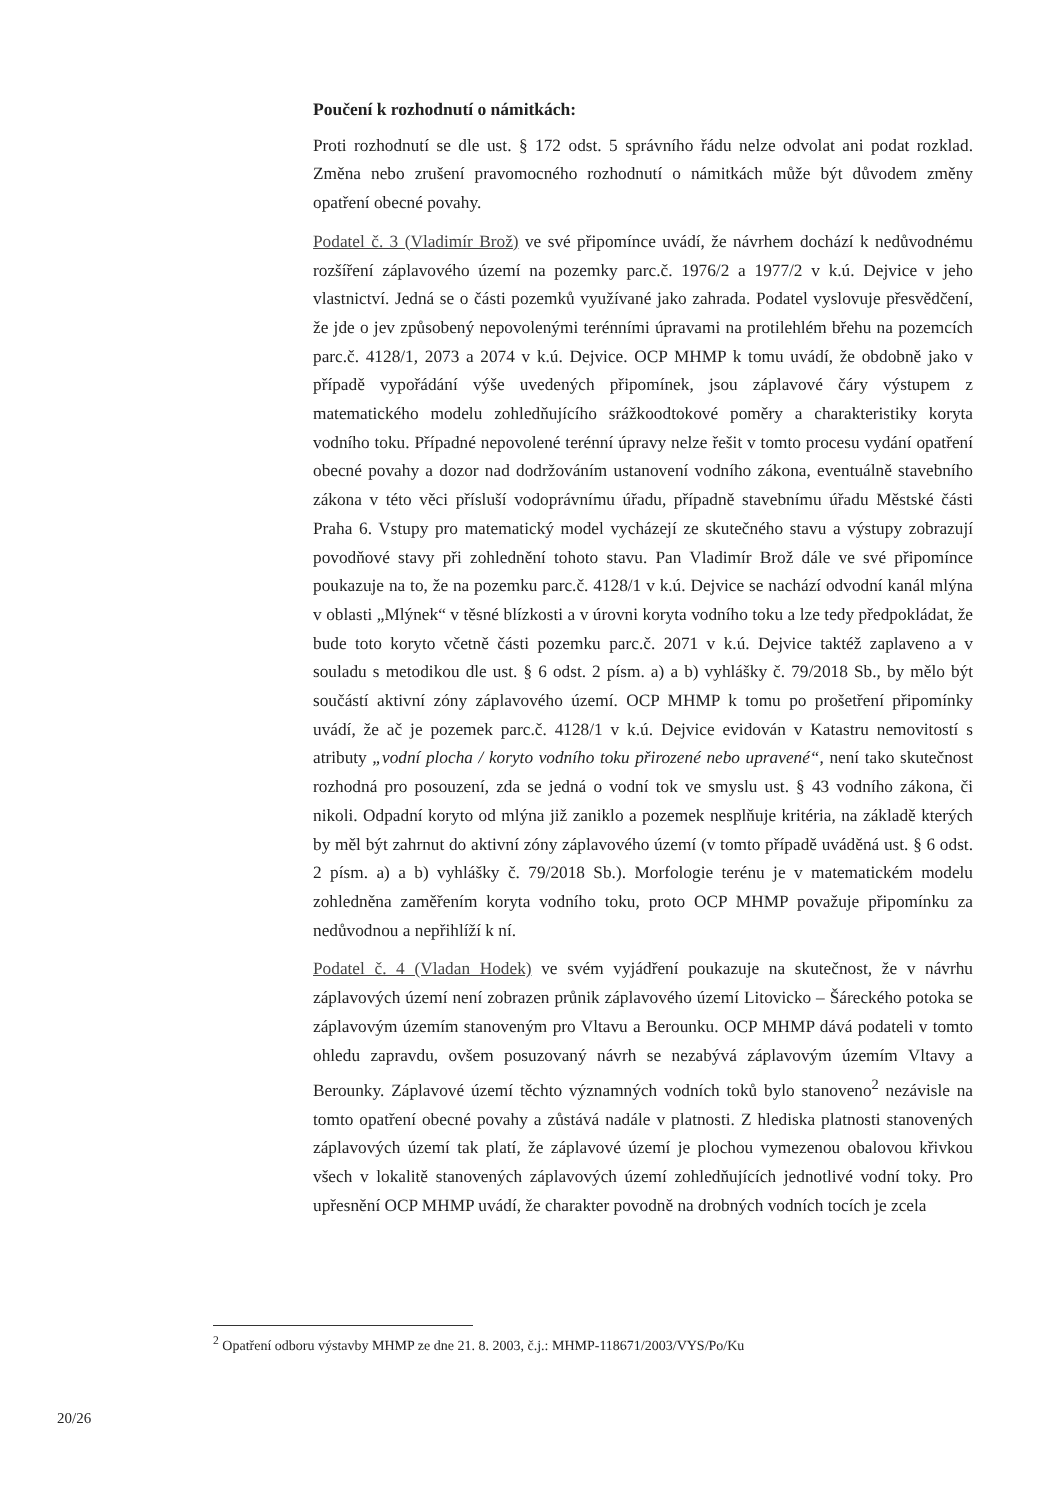Poučení k rozhodnutí o námitkách:
Proti rozhodnutí se dle ust. § 172 odst. 5 správního řádu nelze odvolat ani podat rozklad. Změna nebo zrušení pravomocného rozhodnutí o námitkách může být důvodem změny opatření obecné povahy.
Podatel č. 3 (Vladimír Brož) ve své připomínce uvádí, že návrhem dochází k nedůvodnému rozšíření záplavového území na pozemky parc.č. 1976/2 a 1977/2 v k.ú. Dejvice v jeho vlastnictví. Jedná se o části pozemků využívané jako zahrada. Podatel vyslovuje přesvědčení, že jde o jev způsobený nepovolenými terénními úpravami na protilehlém břehu na pozemcích parc.č. 4128/1, 2073 a 2074 v k.ú. Dejvice. OCP MHMP k tomu uvádí, že obdobně jako v případě vypořádání výše uvedených připomínek, jsou záplavové čáry výstupem z matematického modelu zohledňujícího srážkoodtokové poměry a charakteristiky koryta vodního toku. Případné nepovolené terénní úpravy nelze řešit v tomto procesu vydání opatření obecné povahy a dozor nad dodržováním ustanovení vodního zákona, eventuálně stavebního zákona v této věci přísluší vodoprávnímu úřadu, případně stavebnímu úřadu Městské části Praha 6. Vstupy pro matematický model vycházejí ze skutečného stavu a výstupy zobrazují povodňové stavy při zohlednění tohoto stavu. Pan Vladimír Brož dále ve své připomínce poukazuje na to, že na pozemku parc.č. 4128/1 v k.ú. Dejvice se nachází odvodní kanál mlýna v oblasti „Mlýnek“ v těsné blízkosti a v úrovni koryta vodního toku a lze tedy předpokládat, že bude toto koryto včetně části pozemku parc.č. 2071 v k.ú. Dejvice taktéž zaplaveno a v souladu s metodikou dle ust. § 6 odst. 2 písm. a) a b) vyhlášky č. 79/2018 Sb., by mělo být součástí aktivní zóny záplavového území. OCP MHMP k tomu po prošetření připomínky uvádí, že ač je pozemek parc.č. 4128/1 v k.ú. Dejvice evidován v Katastru nemovitostí s atributy „vodní plocha / koryto vodního toku přirozené nebo upravené“, není tako skutečnost rozhodná pro posouzení, zda se jedná o vodní tok ve smyslu ust. § 43 vodního zákona, či nikoli. Odpadní koryto od mlýna již zaniklo a pozemek nesplňuje kritéria, na základě kterých by měl být zahrnut do aktivní zóny záplavového území (v tomto případě uváděná ust. § 6 odst. 2 písm. a) a b) vyhlášky č. 79/2018 Sb.). Morfologie terénu je v matematickém modelu zohledněna zaměřením koryta vodního toku, proto OCP MHMP považuje připomínku za nedůvodnou a nepřihlíží k ní.
Podatel č. 4 (Vladan Hodek) ve svém vyjádření poukazuje na skutečnost, že v návrhu záplavových území není zobrazen průnik záplavového území Litovicko – Šáreckého potoka se záplavovým územím stanoveným pro Vltavu a Berounku. OCP MHMP dává podateli v tomto ohledu zapravdu, ovšem posuzovaný návrh se nezabývá záplavovým územím Vltavy a Berounky. Záplavové území těchto významných vodních toků bylo stanoveno<sup>2</sup> nezávisle na tomto opatření obecné povahy a zůstává nadále v platnosti. Z hlediska platnosti stanovených záplavových území tak platí, že záplavové území je plochou vymezenou obalovou křivkou všech v lokalitě stanovených záplavových území zohledňujících jednotlivé vodní toky. Pro upřesnění OCP MHMP uvádí, že charakter povodně na drobných vodních tocích je zcela
<sup>2</sup> Opatření odboru výstavby MHMP ze dne 21. 8. 2003, č.j.: MHMP-118671/2003/VYS/Po/Ku
20/26